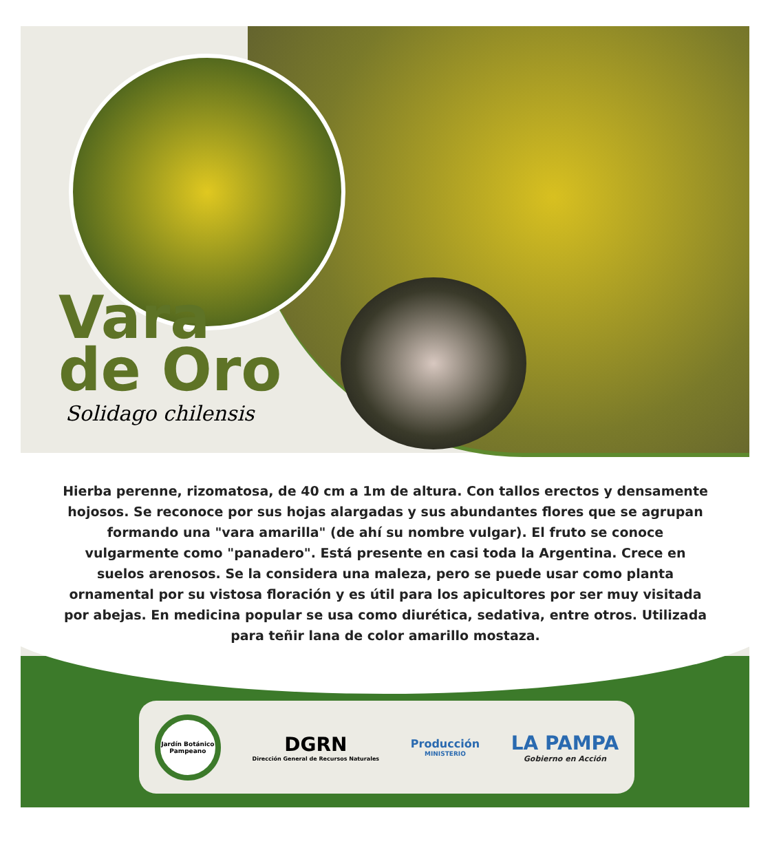Vara
de Oro
Solidago chilensis
Hierba perenne, rizomatosa, de 40 cm a 1m de altura. Con tallos erectos y densamente hojosos. Se reconoce por sus hojas alargadas y sus abundantes flores que se agrupan formando una "vara amarilla" (de ahí su nombre vulgar). El fruto se conoce vulgarmente como "panadero". Está presente en casi toda la Argentina. Crece en suelos arenosos. Se la considera una maleza, pero se puede usar como planta ornamental por su vistosa floración y es útil para los apicultores por ser muy visitada por abejas. En medicina popular se usa como diurética, sedativa, entre otros. Utilizada para teñir lana de color amarillo mostaza.
Jardín Botánico Pampeano
DGRN
Dirección General de Recursos Naturales
Producción
MINISTERIO
LA PAMPA
Gobierno en Acción